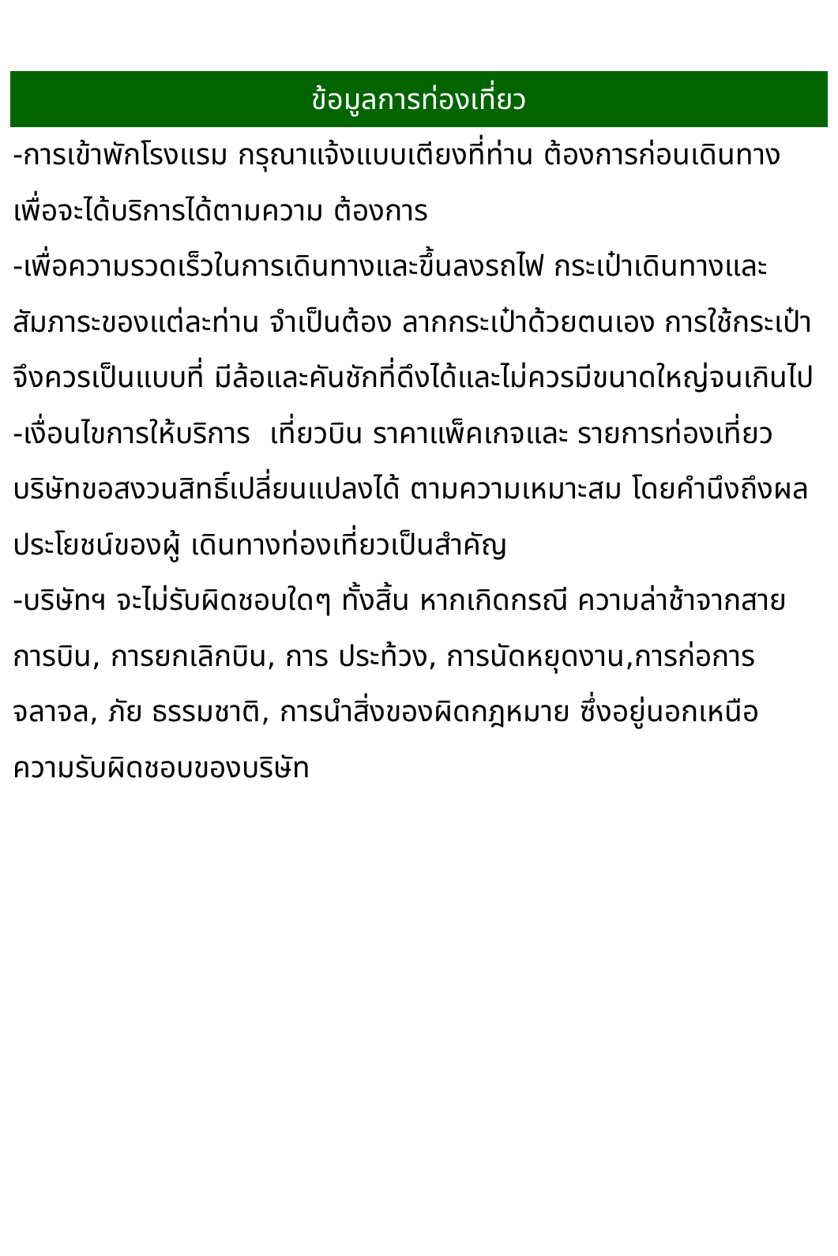ข้อมูลการท่องเที่ยว
-การเข้าพักโรงแรม กรุณาแจ้งแบบเตียงที่ท่าน ต้องการก่อนเดินทางเพื่อจะได้บริการได้ตามความ ต้องการ
-เพื่อความรวดเร็วในการเดินทางและขึ้นลงรถไฟ กระเป๋าเดินทางและสัมภาระของแต่ละท่าน จำเป็นต้อง ลากกระเป๋าด้วยตนเอง การใช้กระเป๋าจึงควรเป็นแบบที่ มีล้อและคันชักที่ดึงได้และไม่ควรมีขนาดใหญ่จนเกินไป
-เงื่อนไขการให้บริการ เที่ยวบิน ราคาแพ็คเกจและ รายการท่องเที่ยว บริษัทขอสงวนสิทธิ์เปลี่ยนแปลงได้ ตามความเหมาะสม โดยคำนึงถึงผลประโยชน์ของผู้ เดินทางท่องเที่ยวเป็นสำคัญ
-บริษัทฯ จะไม่รับผิดชอบใดๆ ทั้งสิ้น หากเกิดกรณี ความล่าช้าจากสายการบิน, การยกเลิกบิน, การ ประท้วง, การนัดหยุดงาน,การก่อการจลาจล, ภัย ธรรมชาติ, การนำสิ่งของผิดกฎหมาย ซึ่งอยู่นอกเหนือ ความรับผิดชอบของบริษัท